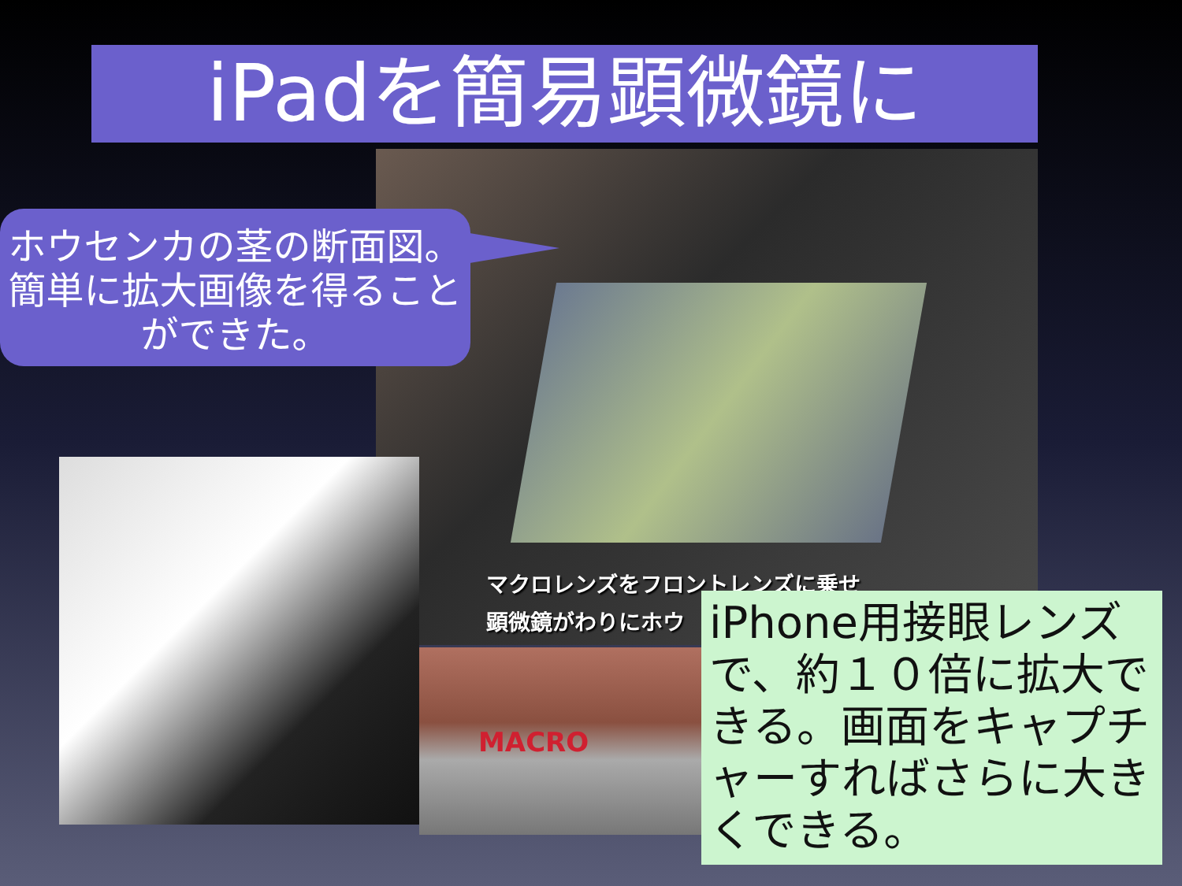iPadを簡易顕微鏡に
マクロレンズをフロントレンズに乗せ
顕微鏡がわりにホウ
MACRO
ホウセンカの茎の断面図。
簡単に拡大画像を得ること
ができた。
iPhone用接眼レンズで、約１０倍に拡大できる。画面をキャプチャーすればさらに大きくできる。